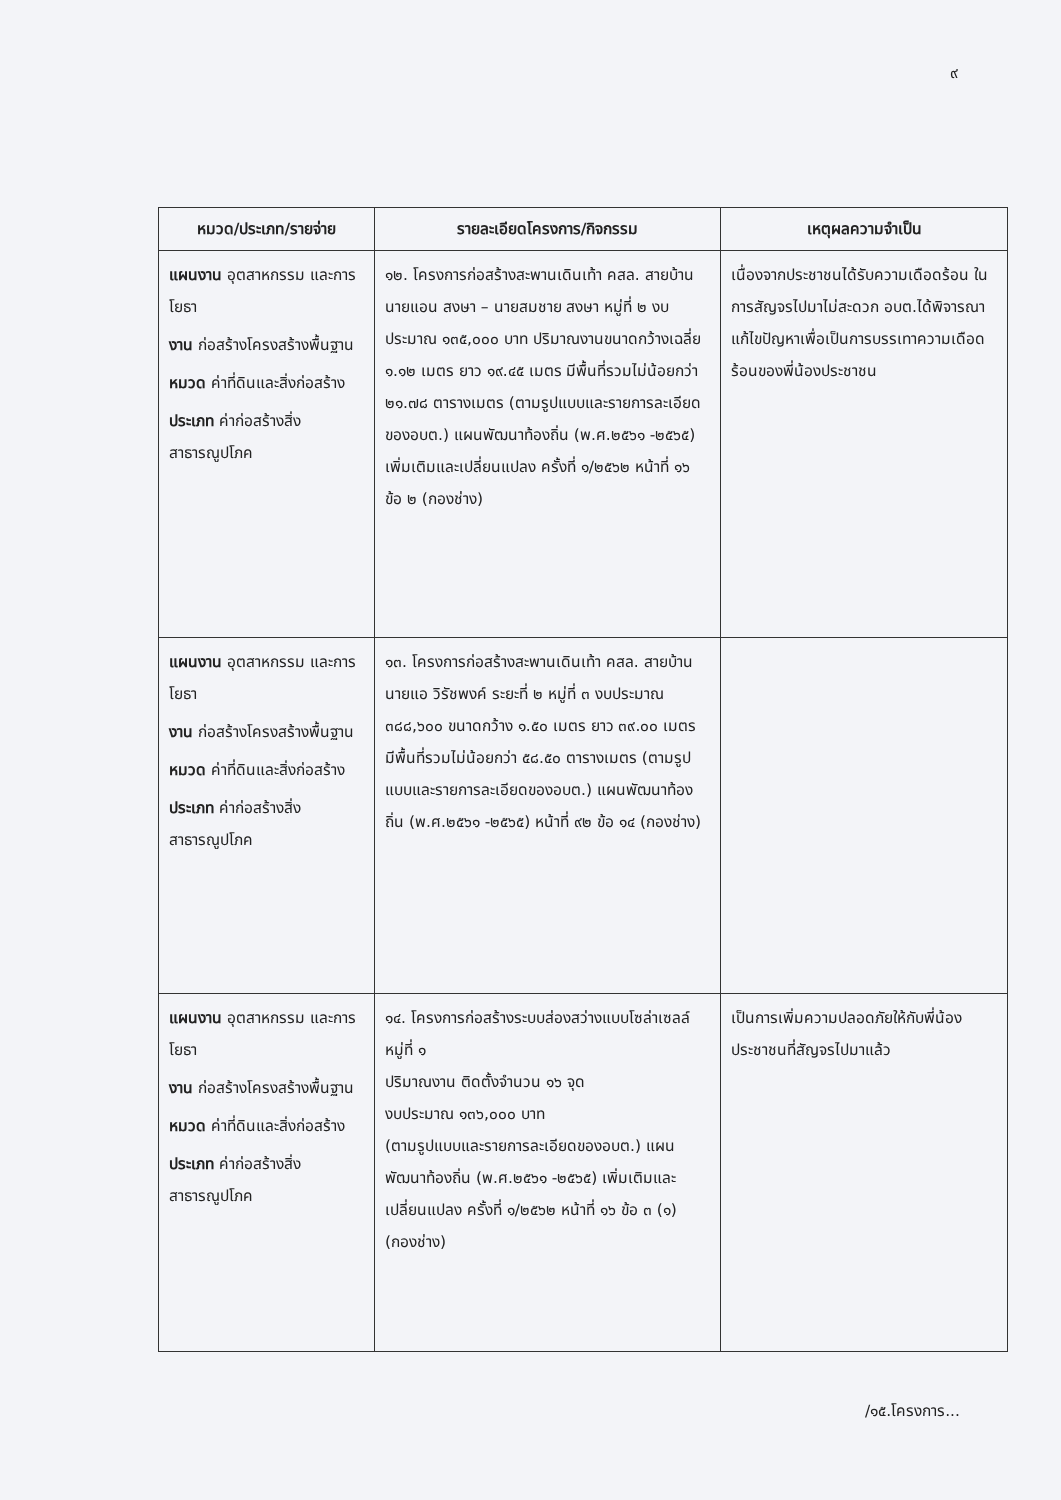๙
| หมวด/ประเภท/รายจ่าย | รายละเอียดโครงการ/กิจกรรม | เหตุผลความจำเป็น |
| --- | --- | --- |
| แผนงาน อุตสาหกรรม และการโยธา งาน ก่อสร้างโครงสร้างพื้นฐาน หมวด ค่าที่ดินและสิ่งก่อสร้าง ประเภท ค่าก่อสร้างสิ่งสาธารณูปโภค | ๑๒. โครงการก่อสร้างสะพานเดินเท้า คสล. สายบ้านนายแอน สงษา – นายสมชาย สงษา หมู่ที่ ๒ งบประมาณ ๑๓๕,๐๐๐ บาท ปริมาณงานขนาดกว้างเฉลี่ย ๑.๑๒ เมตร ยาว ๑๙.๔๕ เมตร มีพื้นที่รวมไม่น้อยกว่า ๒๑.๗๘ ตารางเมตร (ตามรูปแบบและรายการละเอียดของอบต.) แผนพัฒนาท้องถิ่น (พ.ศ.๒๕๖๑ -๒๕๖๕) เพิ่มเติมและเปลี่ยนแปลง ครั้งที่ ๑/๒๕๖๒ หน้าที่ ๑๖ ข้อ ๒ (กองช่าง) | เนื่องจากประชาชนได้รับความเดือดร้อน ในการสัญจรไปมาไม่สะดวก อบต.ได้พิจารณาแก้ไขปัญหาเพื่อเป็นการบรรเทาความเดือดร้อนของพี่น้องประชาชน |
| แผนงาน อุตสาหกรรม และการโยธา งาน ก่อสร้างโครงสร้างพื้นฐาน หมวด ค่าที่ดินและสิ่งก่อสร้าง ประเภท ค่าก่อสร้างสิ่งสาธารณูปโภค | ๑๓. โครงการก่อสร้างสะพานเดินเท้า คสล. สายบ้านนายแอ วิรัชพงค์ ระยะที่ ๒ หมู่ที่ ๓ งบประมาณ ๓๘๘,๖๐๐ ขนาดกว้าง ๑.๕๐ เมตร ยาว ๓๙.๐๐ เมตร มีพื้นที่รวมไม่น้อยกว่า ๕๘.๕๐ ตารางเมตร (ตามรูปแบบและรายการละเอียดของอบต.) แผนพัฒนาท้องถิ่น (พ.ศ.๒๕๖๑ -๒๕๖๕) หน้าที่ ๙๒ ข้อ ๑๔ (กองช่าง) | |
| แผนงาน อุตสาหกรรม และการโยธา งาน ก่อสร้างโครงสร้างพื้นฐาน หมวด ค่าที่ดินและสิ่งก่อสร้าง ประเภท ค่าก่อสร้างสิ่งสาธารณูปโภค | ๑๔. โครงการก่อสร้างระบบส่องสว่างแบบโซล่าเซลล์ หมู่ที่ ๑ ปริมาณงาน ติดตั้งจำนวน ๑๖ จุด งบประมาณ ๑๓๖,๐๐๐ บาท (ตามรูปแบบและรายการละเอียดของอบต.) แผนพัฒนาท้องถิ่น (พ.ศ.๒๕๖๑ -๒๕๖๕) เพิ่มเติมและเปลี่ยนแปลง ครั้งที่ ๑/๒๕๖๒ หน้าที่ ๑๖ ข้อ ๓ (๑) (กองช่าง) | เป็นการเพิ่มความปลอดภัยให้กับพี่น้องประชาชนที่สัญจรไปมาแล้ว |
/๑๕.โครงการ...